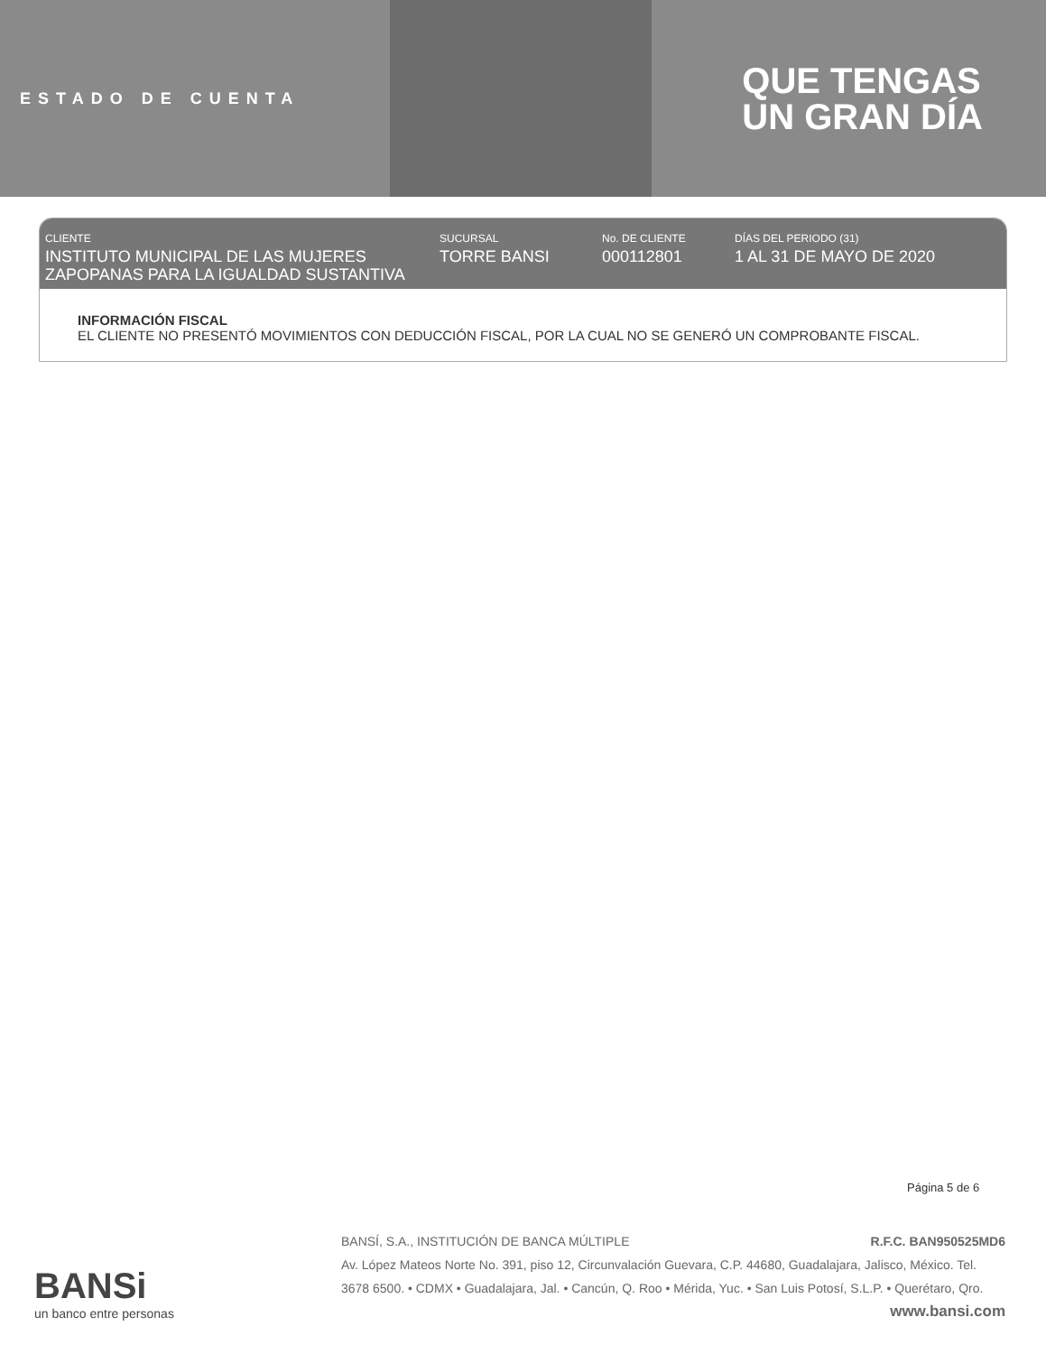ESTADO DE CUENTA
QUE TENGAS
UN GRAN DÍA
CLIENTE
INSTITUTO MUNICIPAL DE LAS MUJERES ZAPOPANAS PARA LA IGUALDAD SUSTANTIVA
SUCURSAL
TORRE BANSI
No. DE CLIENTE
000112801
DÍAS DEL PERIODO (31)
1 AL 31 DE MAYO DE 2020
INFORMACIÓN FISCAL
EL CLIENTE NO PRESENTÓ MOVIMIENTOS CON DEDUCCIÓN FISCAL, POR LA CUAL NO SE GENERÓ UN COMPROBANTE FISCAL.
Página 5 de 6
BANSi
un banco entre personas
BANSÍ, S.A., INSTITUCIÓN DE BANCA MÚLTIPLE R.F.C. BAN950525MD6
Av. López Mateos Norte No. 391, piso 12, Circunvalación Guevara, C.P. 44680, Guadalajara, Jalisco, México. Tel. 3678 6500. • CDMX • Guadalajara, Jal. • Cancún, Q. Roo • Mérida, Yuc. • San Luis Potosí, S.L.P. • Querétaro, Qro.
www.bansi.com